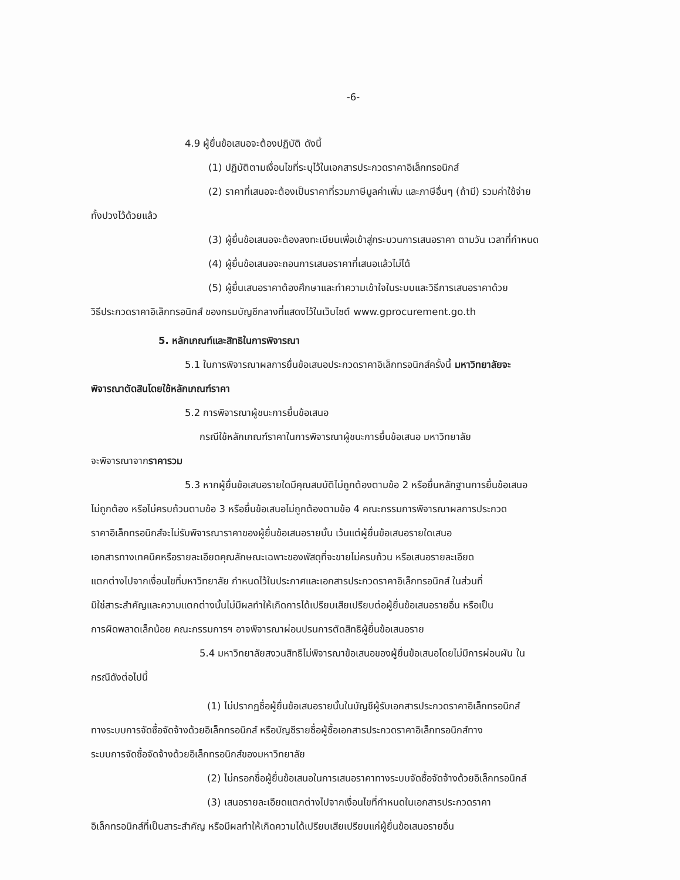-6-
4.9 ผู้ยื่นข้อเสนอจะต้องปฏิบัติ ดังนี้
(1) ปฏิบัติตามเงื่อนไขที่ระบุไว้ในเอกสารประกวดราคาอิเล็กทรอนิกส์
(2) ราคาที่เสนอจะต้องเป็นราคาที่รวมภาษีมูลค่าเพิ่ม และภาษีอื่นๆ (ถ้ามี) รวมค่าใช้จ่าย
ทั้งปวงไว้ด้วยแล้ว
(3) ผู้ยื่นข้อเสนอจะต้องลงทะเบียนเพื่อเข้าสู่กระบวนการเสนอราคา ตามวัน เวลาที่กำหนด
(4) ผู้ยื่นข้อเสนอจะถอนการเสนอราคาที่เสนอแล้วไม่ได้
(5) ผู้ยื่นเสนอราคาต้องศึกษาและทำความเข้าใจในระบบและวิธีการเสนอราคาด้วย
วิธีประกวดราคาอิเล็กทรอนิกส์ ของกรมบัญชีกลางที่แสดงไว้ในเว็บไซต์ www.gprocurement.go.th
5. หลักเกณฑ์และสิทธิในการพิจารณา
5.1 ในการพิจารณาผลการยื่นข้อเสนอประกวดราคาอิเล็กทรอนิกส์ครั้งนี้ มหาวิทยาลัยจะ
พิจารณาตัดสินโดยใช้หลักเกณฑ์ราคา
5.2 การพิจารณาผู้ชนะการยื่นข้อเสนอ
กรณีใช้หลักเกณฑ์ราคาในการพิจารณาผู้ชนะการยื่นข้อเสนอ มหาวิทยาลัย
จะพิจารณาจากราคารวม
5.3 หากผู้ยื่นข้อเสนอรายใดมีคุณสมบัติไม่ถูกต้องตามข้อ 2 หรือยื่นหลักฐานการยื่นข้อเสนอ
ไม่ถูกต้อง หรือไม่ครบถ้วนตามข้อ 3 หรือยื่นข้อเสนอไม่ถูกต้องตามข้อ 4 คณะกรรมการพิจารณาผลการประกวด
ราคาอิเล็กทรอนิกส์จะไม่รับพิจารณาราคาของผู้ยื่นข้อเสนอรายนั้น เว้นแต่ผู้ยื่นข้อเสนอรายใดเสนอ
เอกสารทางเทคนิคหรือรายละเอียดคุณลักษณะเฉพาะของพัสดุที่จะขายไม่ครบถ้วน หรือเสนอรายละเอียด
แตกต่างไปจากเงื่อนไขที่มหาวิทยาลัย กำหนดไว้ในประกาศและเอกสารประกวดราคาอิเล็กทรอนิกส์ ในส่วนที่
มิใช่สาระสำคัญและความแตกต่างนั้นไม่มีผลทำให้เกิดการได้เปรียบเสียเปรียบต่อผู้ยื่นข้อเสนอรายอื่น หรือเป็น
การผิดพลาดเล็กน้อย คณะกรรมการฯ อาจพิจารณาผ่อนปรนการตัดสิทธิผู้ยื่นข้อเสนอราย
5.4 มหาวิทยาลัยสงวนสิทธิไม่พิจารณาข้อเสนอของผู้ยื่นข้อเสนอโดยไม่มีการผ่อนผัน ใน
กรณีดังต่อไปนี้
(1) ไม่ปรากฏชื่อผู้ยื่นข้อเสนอรายนั้นในบัญชีผู้รับเอกสารประกวดราคาอิเล็กทรอนิกส์
ทางระบบการจัดซื้อจัดจ้างด้วยอิเล็กทรอนิกส์ หรือบัญชีรายชื่อผู้ซื้อเอกสารประกวดราคาอิเล็กทรอนิกส์ทาง
ระบบการจัดซื้อจัดจ้างด้วยอิเล็กทรอนิกส์ของมหาวิทยาลัย
(2) ไม่กรอกชื่อผู้ยื่นข้อเสนอในการเสนอราคาทางระบบจัดซื้อจัดจ้างด้วยอิเล็กทรอนิกส์
(3) เสนอรายละเอียดแตกต่างไปจากเงื่อนไขที่กำหนดในเอกสารประกวดราคา
อิเล็กทรอนิกส์ที่เป็นสาระสำคัญ หรือมีผลทำให้เกิดความได้เปรียบเสียเปรียบแก่ผู้ยื่นข้อเสนอรายอื่น